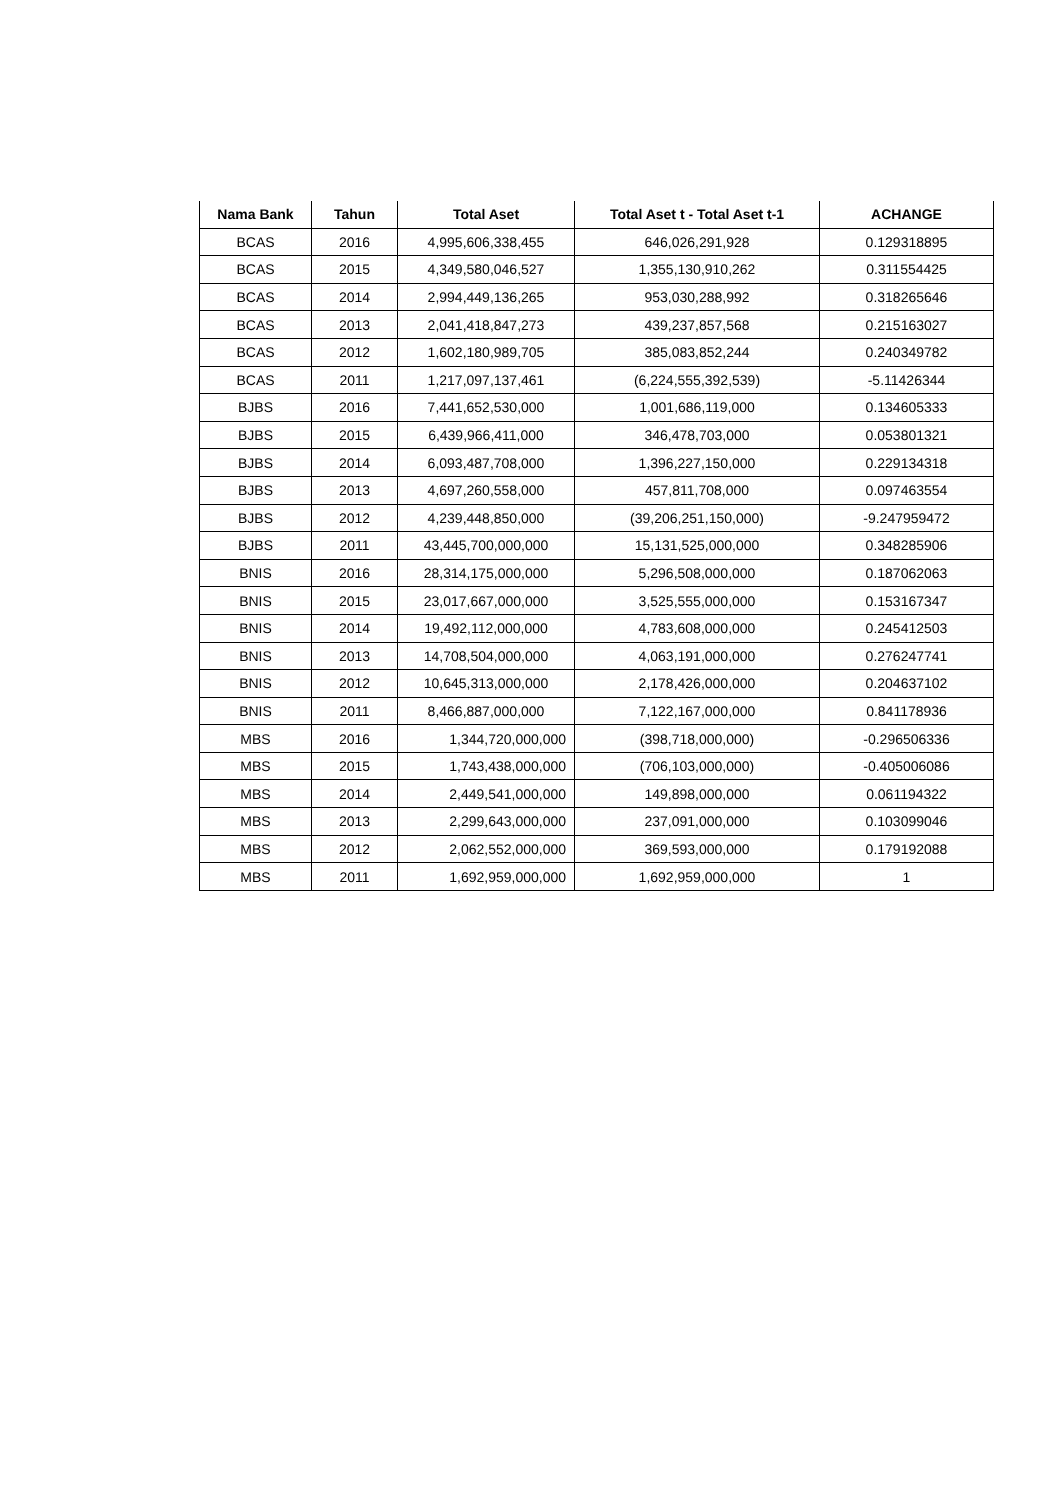| Nama Bank | Tahun | Total Aset | Total Aset t - Total Aset t-1 | ACHANGE |
| --- | --- | --- | --- | --- |
| BCAS | 2016 | 4,995,606,338,455 | 646,026,291,928 | 0.129318895 |
| BCAS | 2015 | 4,349,580,046,527 | 1,355,130,910,262 | 0.311554425 |
| BCAS | 2014 | 2,994,449,136,265 | 953,030,288,992 | 0.318265646 |
| BCAS | 2013 | 2,041,418,847,273 | 439,237,857,568 | 0.215163027 |
| BCAS | 2012 | 1,602,180,989,705 | 385,083,852,244 | 0.240349782 |
| BCAS | 2011 | 1,217,097,137,461 | (6,224,555,392,539) | -5.11426344 |
| BJBS | 2016 | 7,441,652,530,000 | 1,001,686,119,000 | 0.134605333 |
| BJBS | 2015 | 6,439,966,411,000 | 346,478,703,000 | 0.053801321 |
| BJBS | 2014 | 6,093,487,708,000 | 1,396,227,150,000 | 0.229134318 |
| BJBS | 2013 | 4,697,260,558,000 | 457,811,708,000 | 0.097463554 |
| BJBS | 2012 | 4,239,448,850,000 | (39,206,251,150,000) | -9.247959472 |
| BJBS | 2011 | 43,445,700,000,000 | 15,131,525,000,000 | 0.348285906 |
| BNIS | 2016 | 28,314,175,000,000 | 5,296,508,000,000 | 0.187062063 |
| BNIS | 2015 | 23,017,667,000,000 | 3,525,555,000,000 | 0.153167347 |
| BNIS | 2014 | 19,492,112,000,000 | 4,783,608,000,000 | 0.245412503 |
| BNIS | 2013 | 14,708,504,000,000 | 4,063,191,000,000 | 0.276247741 |
| BNIS | 2012 | 10,645,313,000,000 | 2,178,426,000,000 | 0.204637102 |
| BNIS | 2011 | 8,466,887,000,000 | 7,122,167,000,000 | 0.841178936 |
| MBS | 2016 | 1,344,720,000,000 | (398,718,000,000) | -0.296506336 |
| MBS | 2015 | 1,743,438,000,000 | (706,103,000,000) | -0.405006086 |
| MBS | 2014 | 2,449,541,000,000 | 149,898,000,000 | 0.061194322 |
| MBS | 2013 | 2,299,643,000,000 | 237,091,000,000 | 0.103099046 |
| MBS | 2012 | 2,062,552,000,000 | 369,593,000,000 | 0.179192088 |
| MBS | 2011 | 1,692,959,000,000 | 1,692,959,000,000 | 1 |